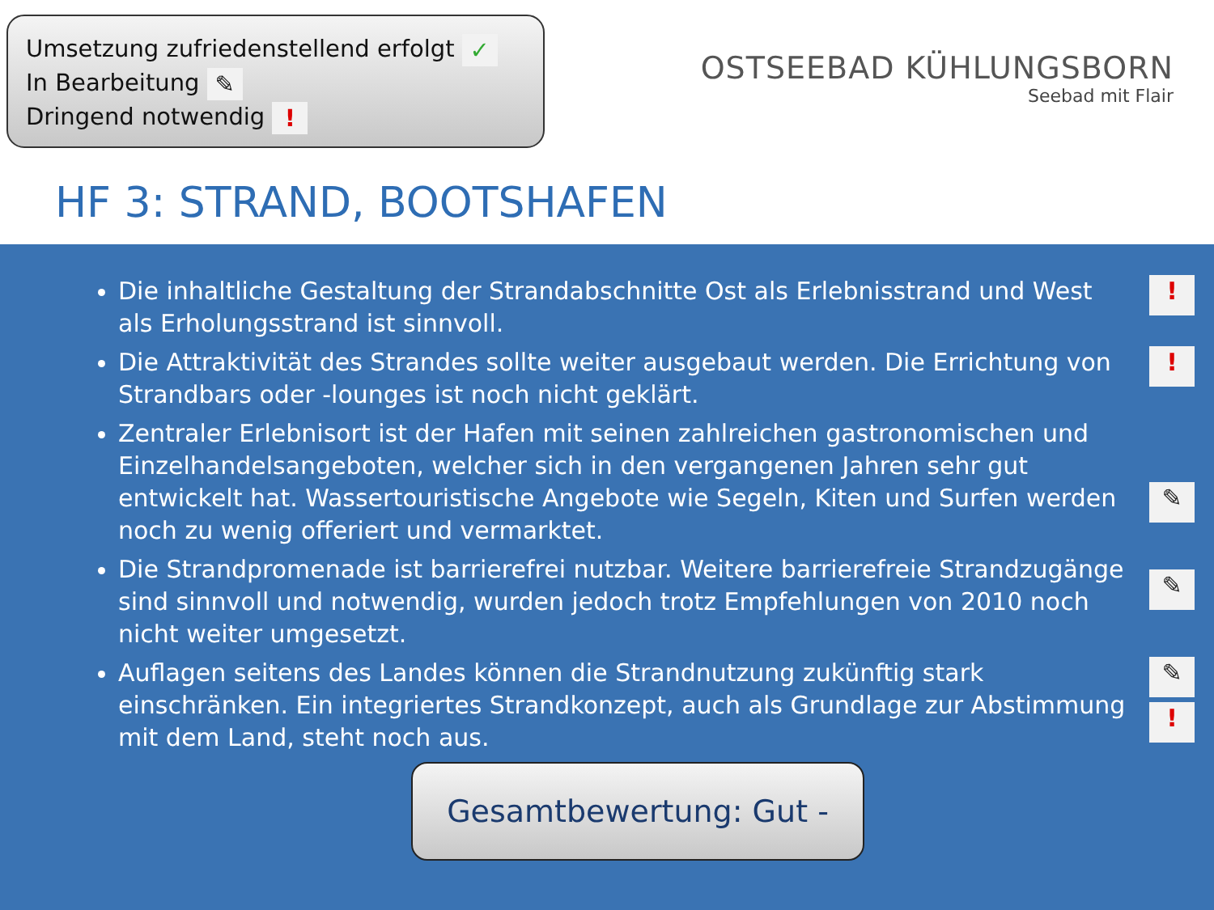Umsetzung zufriedenstellend erfolgt ✓
In Bearbeitung ✎
Dringend notwendig !
OSTSEEBAD KÜHLUNGSBORN
Seebad mit Flair
HF 3: STRAND, BOOTSHAFEN
Die inhaltliche Gestaltung der Strandabschnitte Ost als Erlebnisstrand und West als Erholungsstrand ist sinnvoll.!
Die Attraktivität des Strandes sollte weiter ausgebaut werden. Die Errichtung von Strandbars oder -lounges ist noch nicht geklärt.!
Zentraler Erlebnisort ist der Hafen mit seinen zahlreichen gastronomischen und Einzelhandelsangeboten, welcher sich in den vergangenen Jahren sehr gut entwickelt hat. Wassertouristische Angebote wie Segeln, Kiten und Surfen werden noch zu wenig offeriert und vermarktet.
✎
Die Strandpromenade ist barrierefrei nutzbar. Weitere barrierefreie Strandzugänge sind sinnvoll und notwendig, wurden jedoch trotz Empfehlungen von 2010 noch nicht weiter umgesetzt.
✎
Auflagen seitens des Landes können die Strandnutzung zukünftig stark einschränken. Ein integriertes Strandkonzept, auch als Grundlage zur Abstimmung mit dem Land, steht noch aus. ✎!
Gesamtbewertung: Gut -